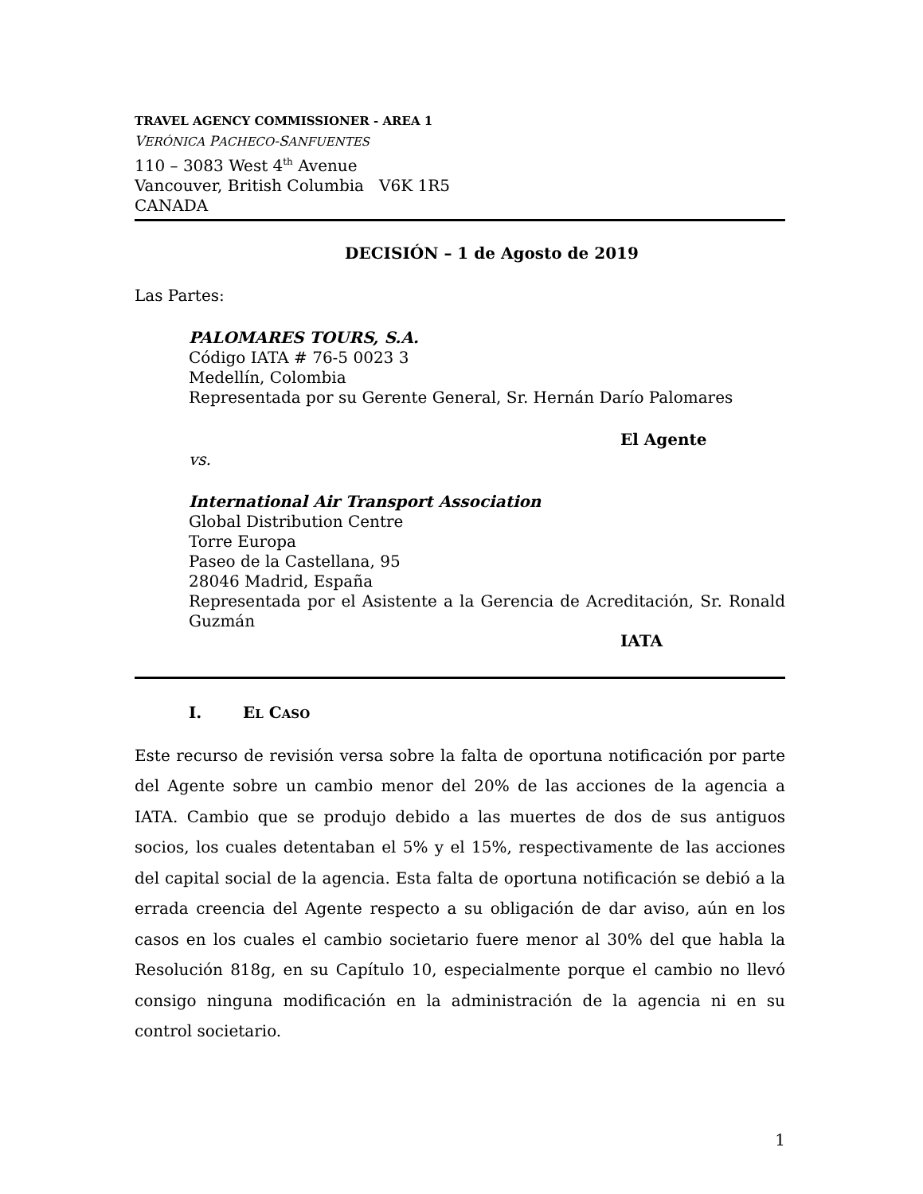TRAVEL AGENCY COMMISSIONER - AREA 1
VERÓNICA PACHECO-SANFUENTES
110 – 3083 West 4<sup>th</sup> Avenue
Vancouver, British Columbia V6K 1R5
CANADA
DECISIÓN – 1 de Agosto de 2019
Las Partes:
PALOMARES TOURS, S.A.
Código IATA # 76-5 0023 3
Medellín, Colombia
Representada por su Gerente General, Sr. Hernán Darío Palomares
El Agente
vs.
International Air Transport Association
Global Distribution Centre
Torre Europa
Paseo de la Castellana, 95
28046 Madrid, España
Representada por el Asistente a la Gerencia de Acreditación, Sr. Ronald Guzmán
IATA
I. EL CASO
Este recurso de revisión versa sobre la falta de oportuna notificación por parte del Agente sobre un cambio menor del 20% de las acciones de la agencia a IATA. Cambio que se produjo debido a las muertes de dos de sus antiguos socios, los cuales detentaban el 5% y el 15%, respectivamente de las acciones del capital social de la agencia. Esta falta de oportuna notificación se debió a la errada creencia del Agente respecto a su obligación de dar aviso, aún en los casos en los cuales el cambio societario fuere menor al 30% del que habla la Resolución 818g, en su Capítulo 10, especialmente porque el cambio no llevó consigo ninguna modificación en la administración de la agencia ni en su control societario.
1